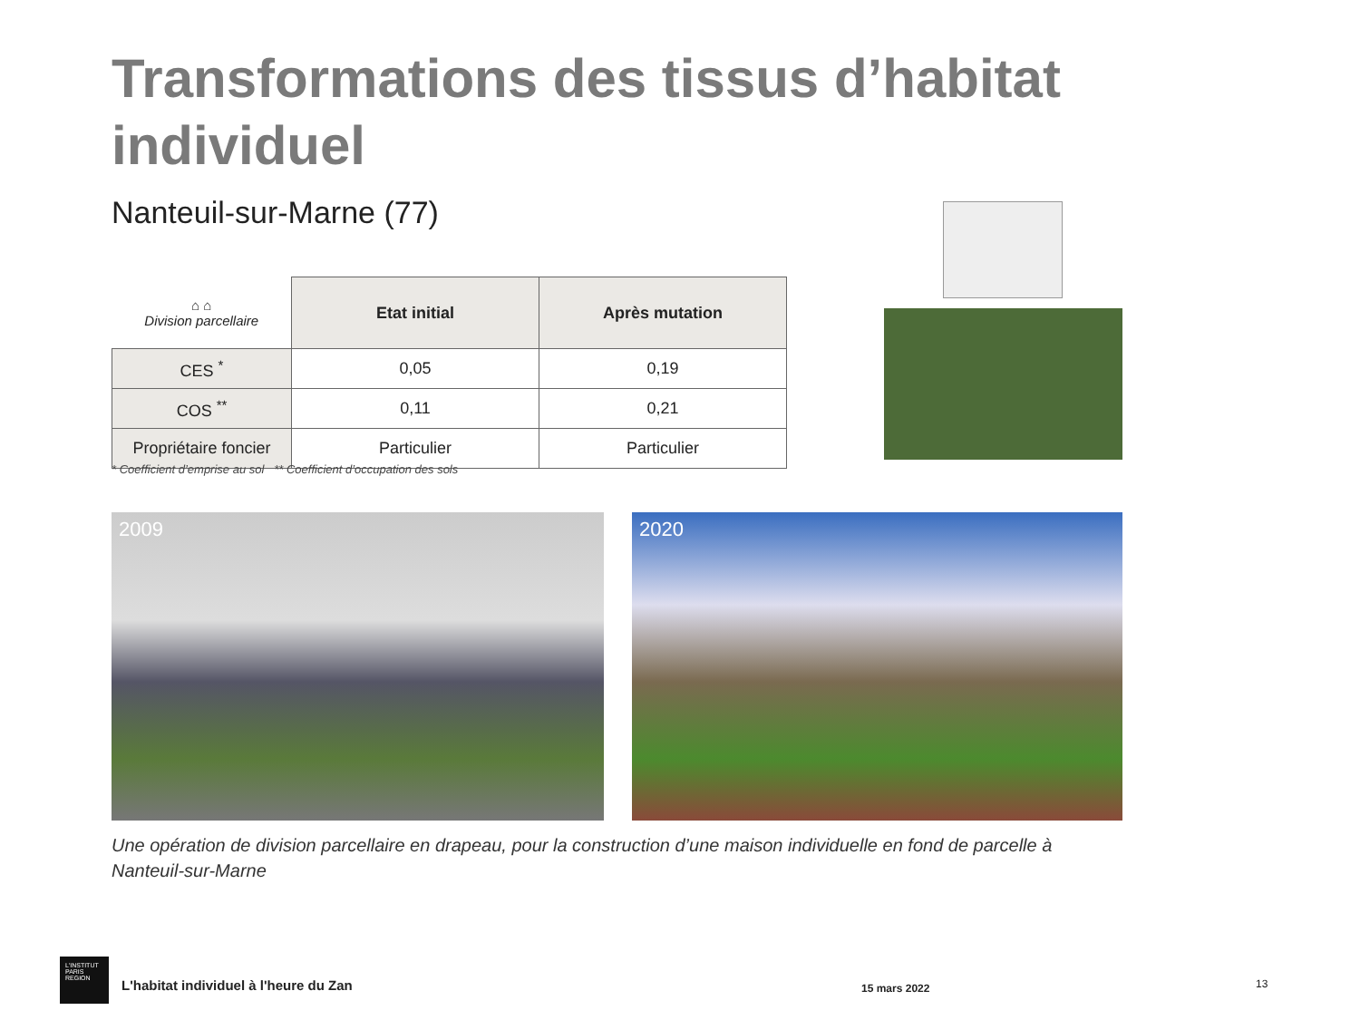Transformations des tissus d’habitat individuel
Nanteuil-sur-Marne (77)
| ⌂ ⌂ Division parcellaire | Etat initial | Après mutation |
| CES <sup>*</sup> | 0,05 | 0,19 |
| COS <sup>**</sup> | 0,11 | 0,21 |
| Propriétaire foncier | Particulier | Particulier |
* Coefficient d’emprise au sol ** Coefficient d’occupation des sols
2009 2020
Une opération de division parcellaire en drapeau, pour la construction d’une maison individuelle en fond de parcelle à Nanteuil-sur-Marne
L'INSTITUT
PARIS
REGION
L'habitat individuel à l'heure du Zan
15 mars 2022 13